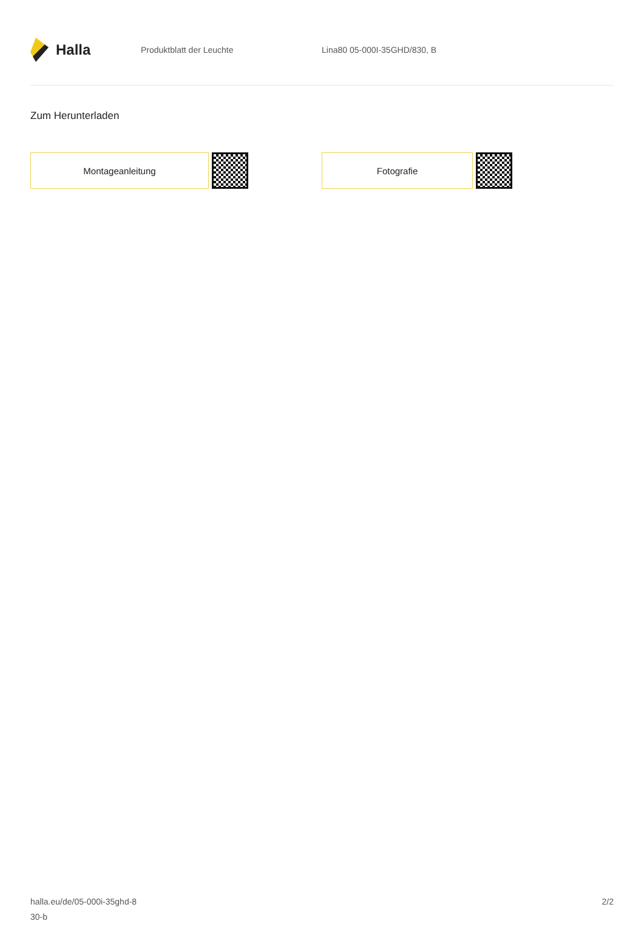Halla
Produktblatt der Leuchte Lina80 05-000I-35GHD/830, B
Zum Herunterladen
Montageanleitung Fotografie
halla.eu/de/05-000i-35ghd-8
30-b
2/2